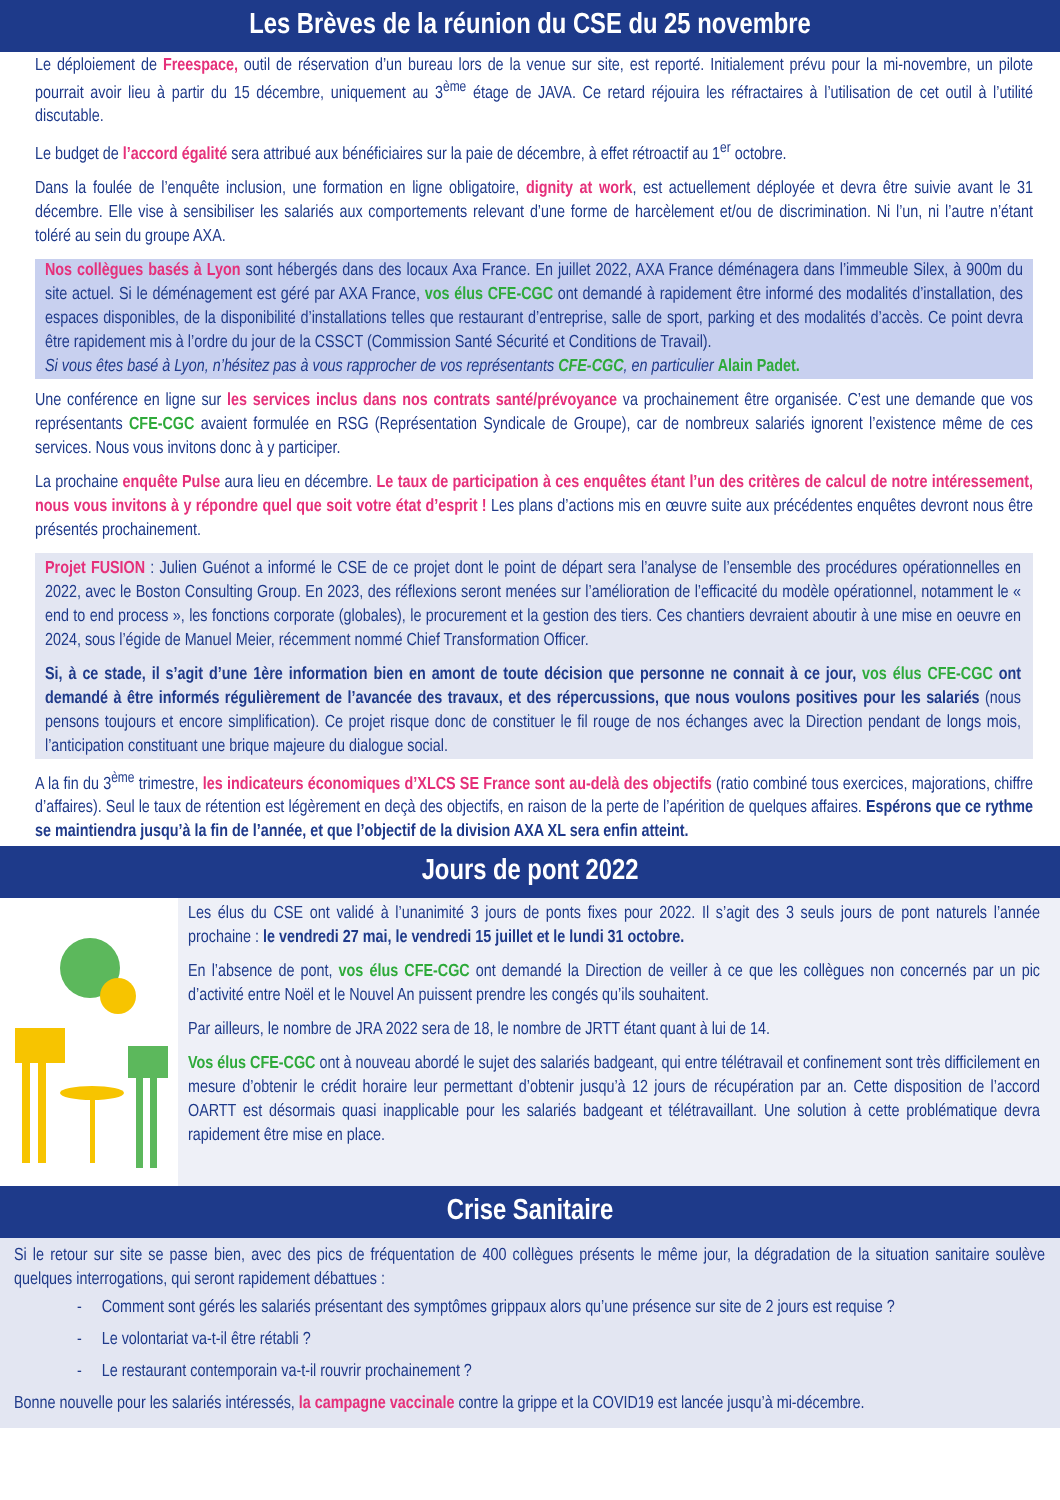Les Brèves de la réunion du CSE du 25 novembre
Le déploiement de Freespace, outil de réservation d’un bureau lors de la venue sur site, est reporté. Initialement prévu pour la mi-novembre, un pilote pourrait avoir lieu à partir du 15 décembre, uniquement au 3<sup>ème</sup> étage de JAVA. Ce retard réjouira les réfractaires à l’utilisation de cet outil à l’utilité discutable.
Le budget de l’accord égalité sera attribué aux bénéficiaires sur la paie de décembre, à effet rétroactif au 1<sup>er</sup> octobre.
Dans la foulée de l’enquête inclusion, une formation en ligne obligatoire, dignity at work, est actuellement déployée et devra être suivie avant le 31 décembre. Elle vise à sensibiliser les salariés aux comportements relevant d’une forme de harcèlement et/ou de discrimination. Ni l’un, ni l’autre n’étant toléré au sein du groupe AXA.
Nos collègues basés à Lyon sont hébergés dans des locaux Axa France. En juillet 2022, AXA France déménagera dans l’immeuble Silex, à 900m du site actuel. Si le déménagement est géré par AXA France, vos élus CFE-CGC ont demandé à rapidement être informé des modalités d’installation, des espaces disponibles, de la disponibilité d’installations telles que restaurant d’entreprise, salle de sport, parking et des modalités d’accès. Ce point devra être rapidement mis à l’ordre du jour de la CSSCT (Commission Santé Sécurité et Conditions de Travail).
Si vous êtes basé à Lyon, n’hésitez pas à vous rapprocher de vos représentants CFE-CGC, en particulier Alain Padet.
Une conférence en ligne sur les services inclus dans nos contrats santé/prévoyance va prochainement être organisée. C’est une demande que vos représentants CFE-CGC avaient formulée en RSG (Représentation Syndicale de Groupe), car de nombreux salariés ignorent l’existence même de ces services. Nous vous invitons donc à y participer.
La prochaine enquête Pulse aura lieu en décembre. Le taux de participation à ces enquêtes étant l’un des critères de calcul de notre intéressement, nous vous invitons à y répondre quel que soit votre état d’esprit ! Les plans d’actions mis en œuvre suite aux précédentes enquêtes devront nous être présentés prochainement.
Projet FUSION : Julien Guénot a informé le CSE de ce projet dont le point de départ sera l’analyse de l’ensemble des procédures opérationnelles en 2022, avec le Boston Consulting Group. En 2023, des réflexions seront menées sur l’amélioration de l’efficacité du modèle opérationnel, notamment le « end to end process », les fonctions corporate (globales), le procurement et la gestion des tiers. Ces chantiers devraient aboutir à une mise en oeuvre en 2024, sous l’égide de Manuel Meier, récemment nommé Chief Transformation Officer.
Si, à ce stade, il s’agit d’une 1ère information bien en amont de toute décision que personne ne connait à ce jour, vos élus CFE-CGC ont demandé à être informés régulièrement de l’avancée des travaux, et des répercussions, que nous voulons positives pour les salariés (nous pensons toujours et encore simplification). Ce projet risque donc de constituer le fil rouge de nos échanges avec la Direction pendant de longs mois, l’anticipation constituant une brique majeure du dialogue social.
A la fin du 3<sup>ème</sup> trimestre, les indicateurs économiques d’XLCS SE France sont au-delà des objectifs (ratio combiné tous exercices, majorations, chiffre d’affaires). Seul le taux de rétention est légèrement en deçà des objectifs, en raison de la perte de l’apérition de quelques affaires. Espérons que ce rythme se maintiendra jusqu’à la fin de l’année, et que l’objectif de la division AXA XL sera enfin atteint.
Jours de pont 2022
Les élus du CSE ont validé à l’unanimité 3 jours de ponts fixes pour 2022. Il s’agit des 3 seuls jours de pont naturels l’année prochaine : le vendredi 27 mai, le vendredi 15 juillet et le lundi 31 octobre.
En l’absence de pont, vos élus CFE-CGC ont demandé la Direction de veiller à ce que les collègues non concernés par un pic d’activité entre Noël et le Nouvel An puissent prendre les congés qu’ils souhaitent.
Par ailleurs, le nombre de JRA 2022 sera de 18, le nombre de JRTT étant quant à lui de 14.
Vos élus CFE-CGC ont à nouveau abordé le sujet des salariés badgeant, qui entre télétravail et confinement sont très difficilement en mesure d’obtenir le crédit horaire leur permettant d’obtenir jusqu’à 12 jours de récupération par an. Cette disposition de l’accord OARTT est désormais quasi inapplicable pour les salariés badgeant et télétravaillant. Une solution à cette problématique devra rapidement être mise en place.
Crise Sanitaire
Si le retour sur site se passe bien, avec des pics de fréquentation de 400 collègues présents le même jour, la dégradation de la situation sanitaire soulève quelques interrogations, qui seront rapidement débattues :
- Comment sont gérés les salariés présentant des symptômes grippaux alors qu’une présence sur site de 2 jours est requise ?
- Le volontariat va-t-il être rétabli ?
- Le restaurant contemporain va-t-il rouvrir prochainement ?
Bonne nouvelle pour les salariés intéressés, la campagne vaccinale contre la grippe et la COVID19 est lancée jusqu’à mi-décembre.